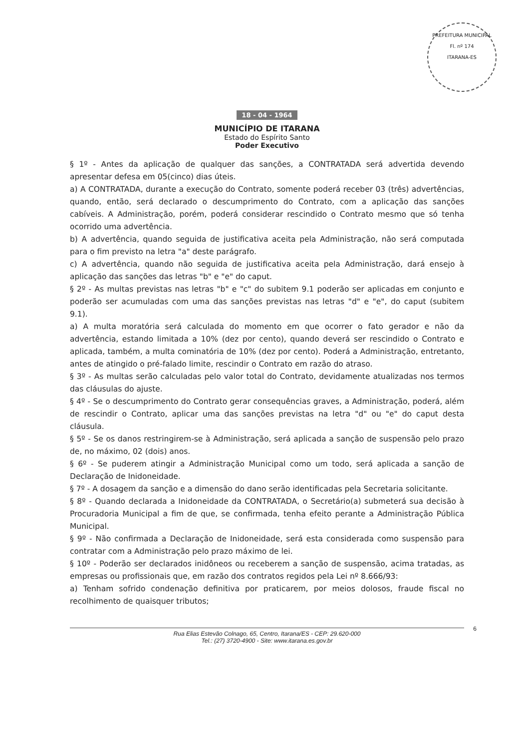PREFEITURA MUNICIPAL
Fl. nº 174
ITARANA-ES
18 - 04 - 1964
MUNICÍPIO DE ITARANA
Estado do Espírito Santo
Poder Executivo
§ 1º - Antes da aplicação de qualquer das sanções, a CONTRATADA será advertida devendo apresentar defesa em 05(cinco) dias úteis.
a) A CONTRATADA, durante a execução do Contrato, somente poderá receber 03 (três) advertências, quando, então, será declarado o descumprimento do Contrato, com a aplicação das sanções cabíveis. A Administração, porém, poderá considerar rescindido o Contrato mesmo que só tenha ocorrido uma advertência.
b) A advertência, quando seguida de justificativa aceita pela Administração, não será computada para o fim previsto na letra "a" deste parágrafo.
c) A advertência, quando não seguida de justificativa aceita pela Administração, dará ensejo à aplicação das sanções das letras "b" e "e" do caput.
§ 2º - As multas previstas nas letras "b" e "c" do subitem 9.1 poderão ser aplicadas em conjunto e poderão ser acumuladas com uma das sanções previstas nas letras "d" e "e", do caput (subitem 9.1).
a) A multa moratória será calculada do momento em que ocorrer o fato gerador e não da advertência, estando limitada a 10% (dez por cento), quando deverá ser rescindido o Contrato e aplicada, também, a multa cominatória de 10% (dez por cento). Poderá a Administração, entretanto, antes de atingido o pré-falado limite, rescindir o Contrato em razão do atraso.
§ 3º - As multas serão calculadas pelo valor total do Contrato, devidamente atualizadas nos termos das cláusulas do ajuste.
§ 4º - Se o descumprimento do Contrato gerar consequências graves, a Administração, poderá, além de rescindir o Contrato, aplicar uma das sanções previstas na letra "d" ou "e" do caput desta cláusula.
§ 5º - Se os danos restringirem-se à Administração, será aplicada a sanção de suspensão pelo prazo de, no máximo, 02 (dois) anos.
§ 6º - Se puderem atingir a Administração Municipal como um todo, será aplicada a sanção de Declaração de Inidoneidade.
§ 7º - A dosagem da sanção e a dimensão do dano serão identificadas pela Secretaria solicitante.
§ 8º - Quando declarada a Inidoneidade da CONTRATADA, o Secretário(a) submeterá sua decisão à Procuradoria Municipal a fim de que, se confirmada, tenha efeito perante a Administração Pública Municipal.
§ 9º - Não confirmada a Declaração de Inidoneidade, será esta considerada como suspensão para contratar com a Administração pelo prazo máximo de lei.
§ 10º - Poderão ser declarados inidôneos ou receberem a sanção de suspensão, acima tratadas, as empresas ou profissionais que, em razão dos contratos regidos pela Lei nº 8.666/93:
a) Tenham sofrido condenação definitiva por praticarem, por meios dolosos, fraude fiscal no recolhimento de quaisquer tributos;
Rua Elias Estevão Colnago, 65, Centro, Itarana/ES - CEP: 29.620-000
Tel.: (27) 3720-4900 - Site: www.itarana.es.gov.br
6